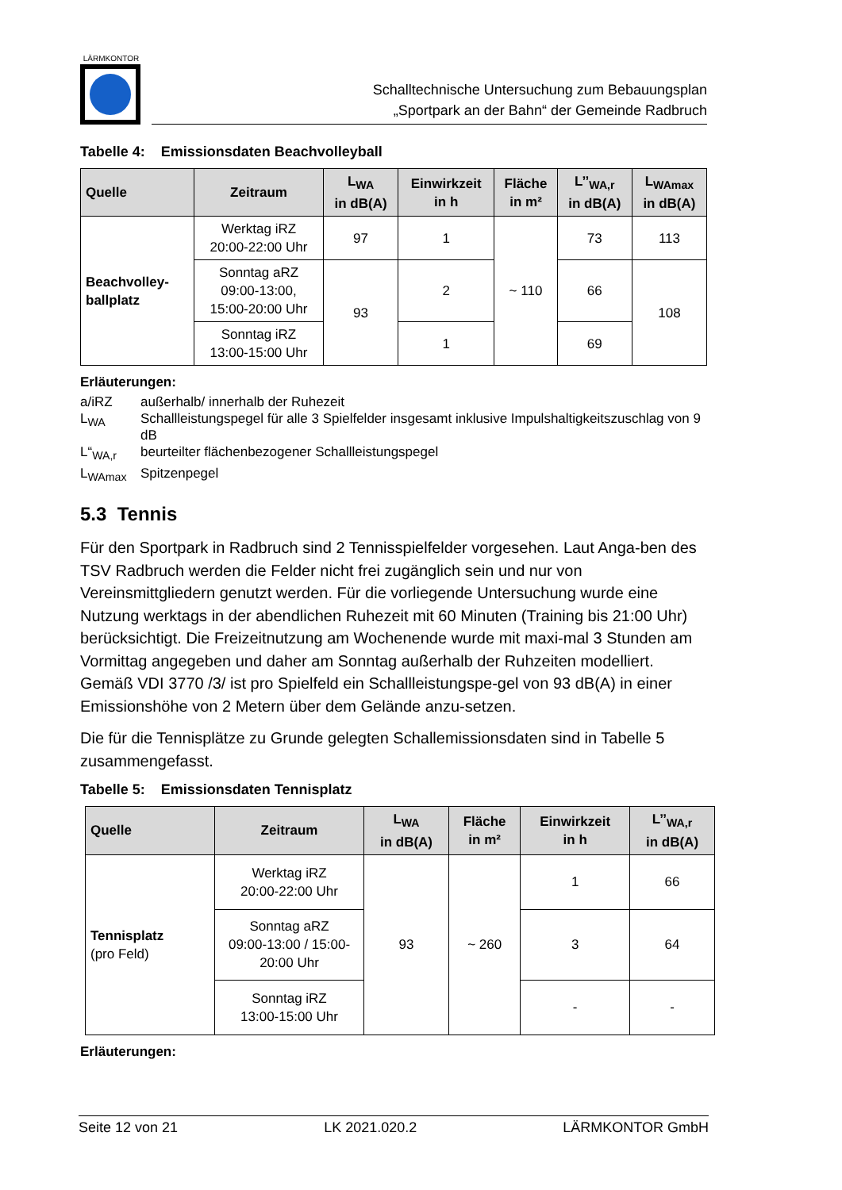LÄRMKONTOR
Schalltechnische Untersuchung zum Bebauungsplan
„Sportpark an der Bahn“ der Gemeinde Radbruch
Tabelle 4: Emissionsdaten Beachvolleyball
| Quelle | Zeitraum | L<sub>WA</sub> in dB(A) | Einwirkzeit in h | Fläche in m² | L’’<sub>WA,r</sub> in dB(A) | L<sub>WAmax</sub> in dB(A) |
| --- | --- | --- | --- | --- | --- | --- |
| Beachvolley- ballplatz | Werktag iRZ 20:00-22:00 Uhr | 97 | 1 | ~ 110 | 73 | 113 |
| | Sonntag aRZ 09:00-13:00, 15:00-20:00 Uhr | 93 | 2 | | 66 | 108 |
| | Sonntag iRZ 13:00-15:00 Uhr | | 1 | | 69 | |
Erläuterungen:
a/iRZ außerhalb/ innerhalb der Ruhezeit
L<sub>WA</sub> Schallleistungspegel für alle 3 Spielfelder insgesamt inklusive Impulshaltigkeitszuschlag von 9 dB
L“<sub>WA,r</sub> beurteilter flächenbezogener Schallleistungspegel
L<sub>WAmax</sub> Spitzenpegel
5.3 Tennis
Für den Sportpark in Radbruch sind 2 Tennisspielfelder vorgesehen. Laut Anga-ben des TSV Radbruch werden die Felder nicht frei zugänglich sein und nur von Vereinsmittgliedern genutzt werden. Für die vorliegende Untersuchung wurde eine Nutzung werktags in der abendlichen Ruhezeit mit 60 Minuten (Training bis 21:00 Uhr) berücksichtigt. Die Freizeitnutzung am Wochenende wurde mit maxi-mal 3 Stunden am Vormittag angegeben und daher am Sonntag außerhalb der Ruhzeiten modelliert. Gemäß VDI 3770 /3/ ist pro Spielfeld ein Schallleistungspe-gel von 93 dB(A) in einer Emissionshöhe von 2 Metern über dem Gelände anzu-setzen.
Die für die Tennisplätze zu Grunde gelegten Schallemissionsdaten sind in Tabelle 5 zusammengefasst.
Tabelle 5: Emissionsdaten Tennisplatz
| Quelle | Zeitraum | L<sub>WA</sub> in dB(A) | Fläche in m² | Einwirkzeit in h | L’’<sub>WA,r</sub> in dB(A) |
| --- | --- | --- | --- | --- | --- |
| Tennisplatz (pro Feld) | Werktag iRZ 20:00-22:00 Uhr | 93 | ~ 260 | 1 | 66 |
| | Sonntag aRZ 09:00-13:00 / 15:00- 20:00 Uhr | | | 3 | 64 |
| | Sonntag iRZ 13:00-15:00 Uhr | | | - | - |
Erläuterungen:
Seite 12 von 21 LK 2021.020.2 LÄRMKONTOR GmbH